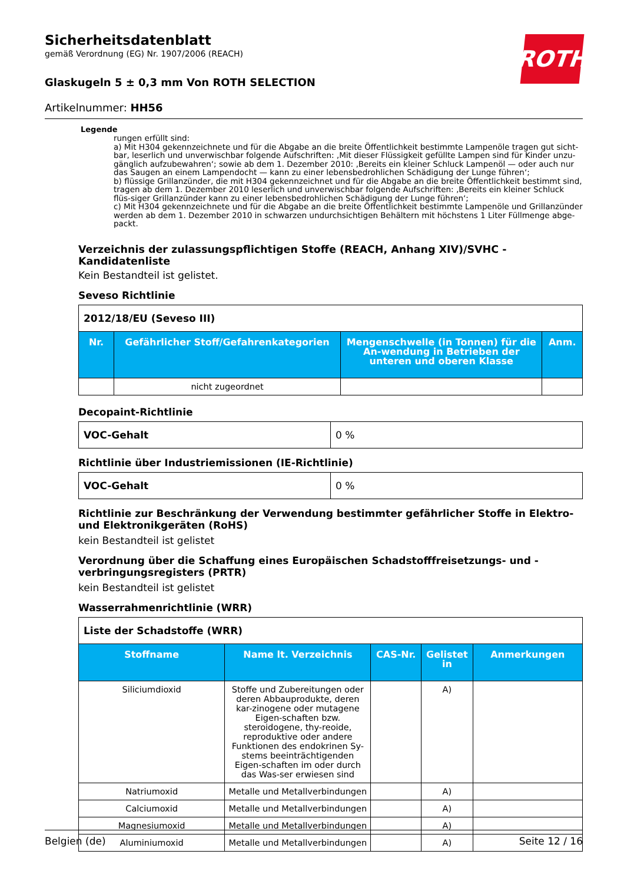ROTH
Sicherheitsdatenblatt
gemäß Verordnung (EG) Nr. 1907/2006 (REACH)
Glaskugeln 5 ± 0,3 mm Von ROTH SELECTION
Artikelnummer: HH56
Legende
rungen erfüllt sind:
a) Mit H304 gekennzeichnete und für die Abgabe an die breite Öffentlichkeit bestimmte Lampenöle tragen gut sicht-bar, leserlich und unverwischbar folgende Aufschriften: ‚Mit dieser Flüssigkeit gefüllte Lampen sind für Kinder unzu-gänglich aufzubewahren‘; sowie ab dem 1. Dezember 2010: ‚Bereits ein kleiner Schluck Lampenöl — oder auch nur das Saugen an einem Lampendocht — kann zu einer lebensbedrohlichen Schädigung der Lunge führen‘;
b) flüssige Grillanzünder, die mit H304 gekennzeichnet und für die Abgabe an die breite Öffentlichkeit bestimmt sind, tragen ab dem 1. Dezember 2010 leserlich und unverwischbar folgende Aufschriften: ‚Bereits ein kleiner Schluck flüs-siger Grillanzünder kann zu einer lebensbedrohlichen Schädigung der Lunge führen‘;
c) Mit H304 gekennzeichnete und für die Abgabe an die breite Öffentlichkeit bestimmte Lampenöle und Grillanzünder werden ab dem 1. Dezember 2010 in schwarzen undurchsichtigen Behältern mit höchstens 1 Liter Füllmenge abge-packt.
Verzeichnis der zulassungspflichtigen Stoffe (REACH, Anhang XIV)/SVHC - Kandidatenliste
Kein Bestandteil ist gelistet.
Seveso Richtlinie
| 2012/18/EU (Seveso III) | | | |
| Nr. | Gefährlicher Stoff/Gefahrenkategorien | Mengenschwelle (in Tonnen) für die An-wendung in Betrieben der unteren und oberen Klasse | Anm. |
| | nicht zugeordnet | | |
Decopaint-Richtlinie
| VOC-Gehalt | 0 % |
Richtlinie über Industriemissionen (IE-Richtlinie)
| VOC-Gehalt | 0 % |
Richtlinie zur Beschränkung der Verwendung bestimmter gefährlicher Stoffe in Elektro- und Elektronikgeräten (RoHS)
kein Bestandteil ist gelistet
Verordnung über die Schaffung eines Europäischen Schadstofffreisetzungs- und -verbringungsregisters (PRTR)
kein Bestandteil ist gelistet
Wasserrahmenrichtlinie (WRR)
| Liste der Schadstoffe (WRR) | | | | |
| Stoffname | Name lt. Verzeichnis | CAS-Nr. | Gelistet in | Anmerkungen |
| Siliciumdioxid | Stoffe und Zubereitungen oder deren Abbauprodukte, deren kar-zinogene oder mutagene Eigen-schaften bzw. steroidogene, thy-reoide, reproduktive oder andere Funktionen des endokrinen Sy-stems beeinträchtigenden Eigen-schaften im oder durch das Was-ser erwiesen sind | | A) | |
| Natriumoxid | Metalle und Metallverbindungen | | A) | |
| Calciumoxid | Metalle und Metallverbindungen | | A) | |
| Magnesiumoxid | Metalle und Metallverbindungen | | A) | |
| Aluminiumoxid | Metalle und Metallverbindungen | | A) | |
Belgien (de) Seite 12 / 16